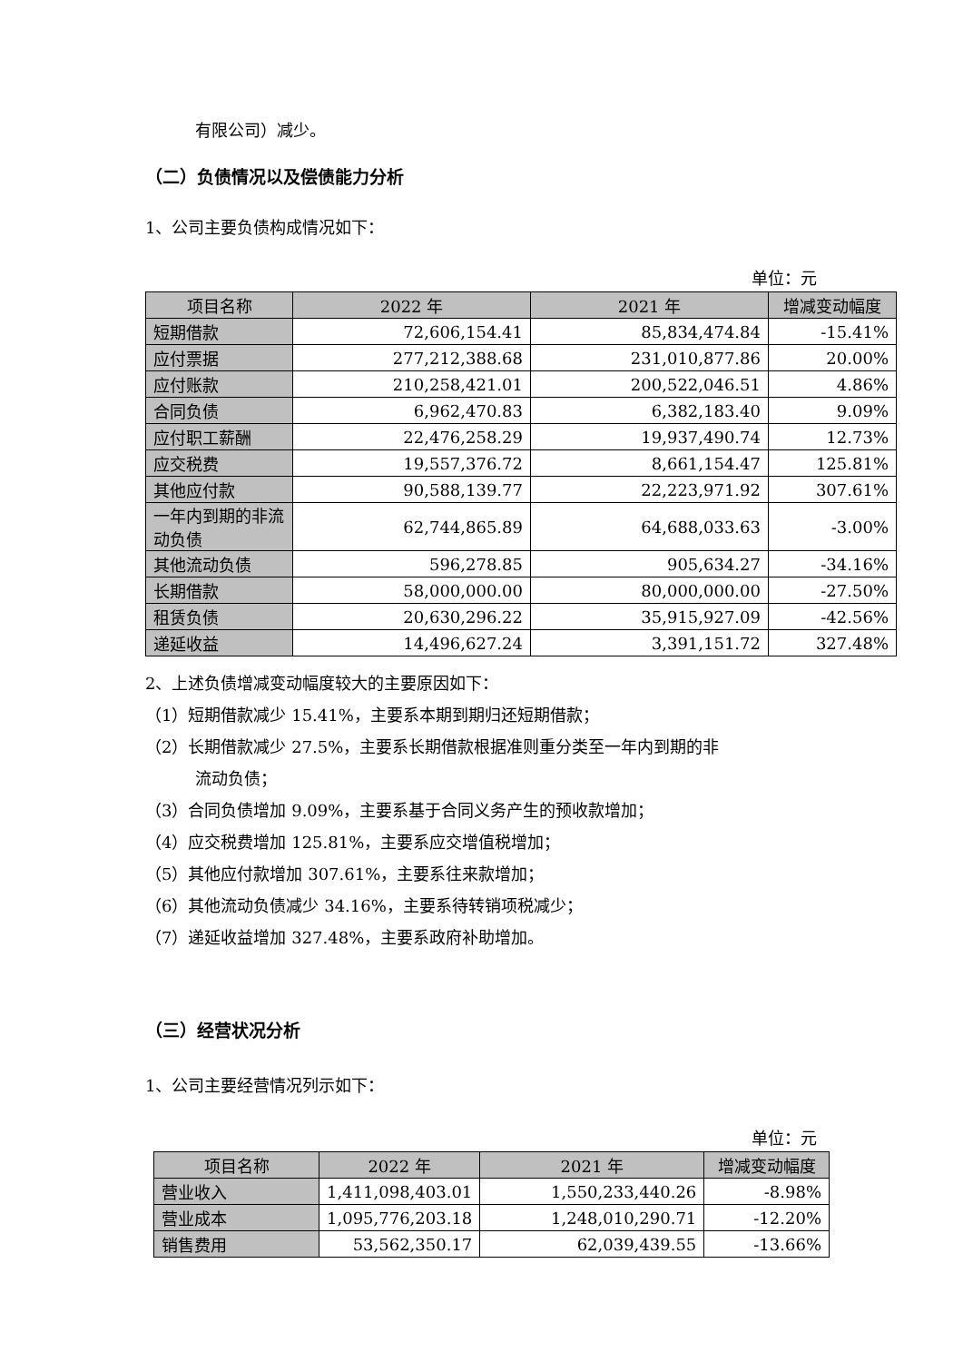有限公司）减少。
（二）负债情况以及偿债能力分析
1、公司主要负债构成情况如下：
单位：元
| 项目名称 | 2022 年 | 2021 年 | 增减变动幅度 |
| --- | --- | --- | --- |
| 短期借款 | 72,606,154.41 | 85,834,474.84 | -15.41% |
| 应付票据 | 277,212,388.68 | 231,010,877.86 | 20.00% |
| 应付账款 | 210,258,421.01 | 200,522,046.51 | 4.86% |
| 合同负债 | 6,962,470.83 | 6,382,183.40 | 9.09% |
| 应付职工薪酬 | 22,476,258.29 | 19,937,490.74 | 12.73% |
| 应交税费 | 19,557,376.72 | 8,661,154.47 | 125.81% |
| 其他应付款 | 90,588,139.77 | 22,223,971.92 | 307.61% |
| 一年内到期的非流动负债 | 62,744,865.89 | 64,688,033.63 | -3.00% |
| 其他流动负债 | 596,278.85 | 905,634.27 | -34.16% |
| 长期借款 | 58,000,000.00 | 80,000,000.00 | -27.50% |
| 租赁负债 | 20,630,296.22 | 35,915,927.09 | -42.56% |
| 递延收益 | 14,496,627.24 | 3,391,151.72 | 327.48% |
2、上述负债增减变动幅度较大的主要原因如下：
（1）短期借款减少 15.41%，主要系本期到期归还短期借款；
（2）长期借款减少 27.5%，主要系长期借款根据准则重分类至一年内到期的非
流动负债；
（3）合同负债增加 9.09%，主要系基于合同义务产生的预收款增加；
（4）应交税费增加 125.81%，主要系应交增值税增加；
（5）其他应付款增加 307.61%，主要系往来款增加；
（6）其他流动负债减少 34.16%，主要系待转销项税减少；
（7）递延收益增加 327.48%，主要系政府补助增加。
（三）经营状况分析
1、公司主要经营情况列示如下：
单位：元
| 项目名称 | 2022 年 | 2021 年 | 增减变动幅度 |
| --- | --- | --- | --- |
| 营业收入 | 1,411,098,403.01 | 1,550,233,440.26 | -8.98% |
| 营业成本 | 1,095,776,203.18 | 1,248,010,290.71 | -12.20% |
| 销售费用 | 53,562,350.17 | 62,039,439.55 | -13.66% |